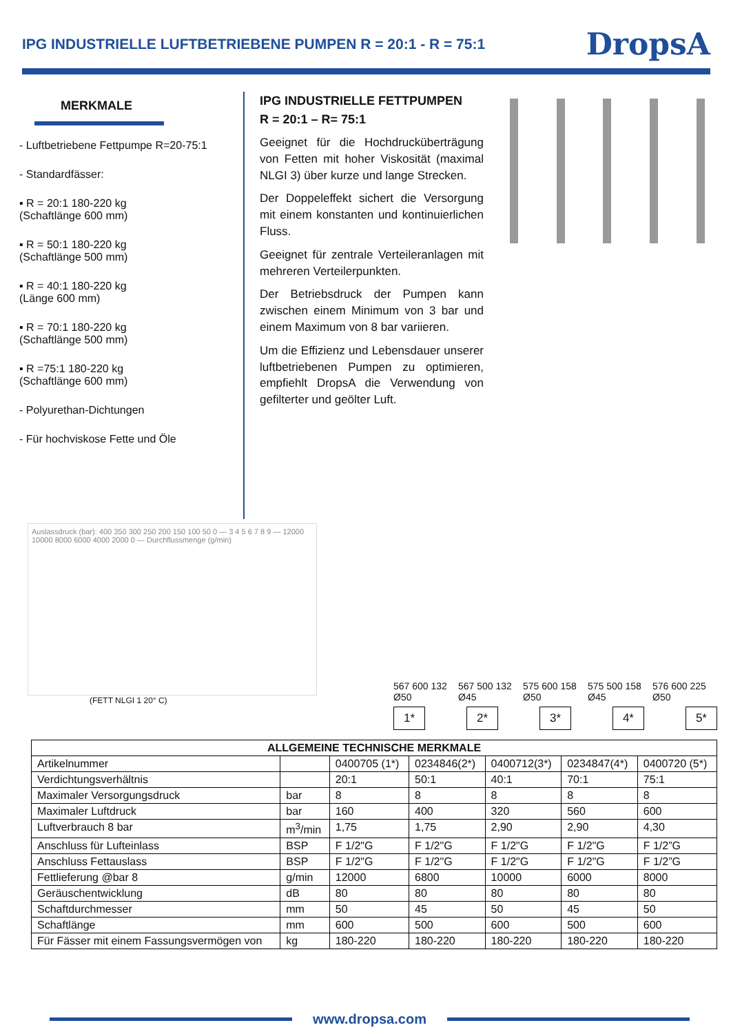IPG INDUSTRIELLE LUFTBETRIEBENE PUMPEN R = 20:1 - R = 75:1
DropsA
MERKMALE
- Luftbetriebene Fettpumpe R=20-75:1
- Standardfässer:
▪ R = 20:1 180-220 kg
(Schaftlänge 600 mm)
▪ R = 50:1 180-220 kg
(Schaftlänge 500 mm)
▪ R = 40:1 180-220 kg
(Länge 600 mm)
▪ R = 70:1 180-220 kg
(Schaftlänge 500 mm)
▪ R =75:1 180-220 kg
(Schaftlänge 600 mm)
- Polyurethan-Dichtungen
- Für hochviskose Fette und Öle
IPG INDUSTRIELLE FETTPUMPEN
R = 20:1 – R= 75:1
Geeignet für die Hochdrucküberträgung von Fetten mit hoher Viskosität (maximal NLGI 3) über kurze und lange Strecken.
Der Doppeleffekt sichert die Versorgung mit einem konstanten und kontinuierlichen Fluss.
Geeignet für zentrale Verteileranlagen mit mehreren Verteilerpunkten.
Der Betriebsdruck der Pumpen kann zwischen einem Minimum von 3 bar und einem Maximum von 8 bar variieren.
Um die Effizienz und Lebensdauer unserer luftbetriebenen Pumpen zu optimieren, empfiehlt DropsA die Verwendung von gefilterter und geölter Luft.
Auslassdruck (bar): 400 350 300 250 200 150 100 50 0 — 3 4 5 6 7 8 9 — 12000 10000 8000 6000 4000 2000 0 — Durchflussmenge (g/min)
(FETT NLGI 1 20° C)
567 600 132 Ø50 567 500 132 Ø45 575 600 158 Ø50 575 500 158 Ø45 576 600 225 Ø50
1* 2* 3* 4* 5*
| ALLGEMEINE TECHNISCHE MERKMALE | | | | | | |
| --- | --- | --- | --- | --- | --- | --- |
| Artikelnummer | | 0400705 (1*) | 0234846(2*) | 0400712(3*) | 0234847(4*) | 0400720 (5*) |
| Verdichtungsverhältnis | | 20:1 | 50:1 | 40:1 | 70:1 | 75:1 |
| Maximaler Versorgungsdruck | bar | 8 | 8 | 8 | 8 | 8 |
| Maximaler Luftdruck | bar | 160 | 400 | 320 | 560 | 600 |
| Luftverbrauch 8 bar | m<sup>3</sup>/min | 1,75 | 1,75 | 2,90 | 2,90 | 4,30 |
| Anschluss für Lufteinlass | BSP | F 1/2"G | F 1/2"G | F 1/2"G | F 1/2"G | F 1/2”G |
| Anschluss Fettauslass | BSP | F 1/2"G | F 1/2"G | F 1/2"G | F 1/2"G | F 1/2”G |
| Fettlieferung @bar 8 | g/min | 12000 | 6800 | 10000 | 6000 | 8000 |
| Geräuschentwicklung | dB | 80 | 80 | 80 | 80 | 80 |
| Schaftdurchmesser | mm | 50 | 45 | 50 | 45 | 50 |
| Schaftlänge | mm | 600 | 500 | 600 | 500 | 600 |
| Für Fässer mit einem Fassungsvermögen von | kg | 180-220 | 180-220 | 180-220 | 180-220 | 180-220 |
www.dropsa.com